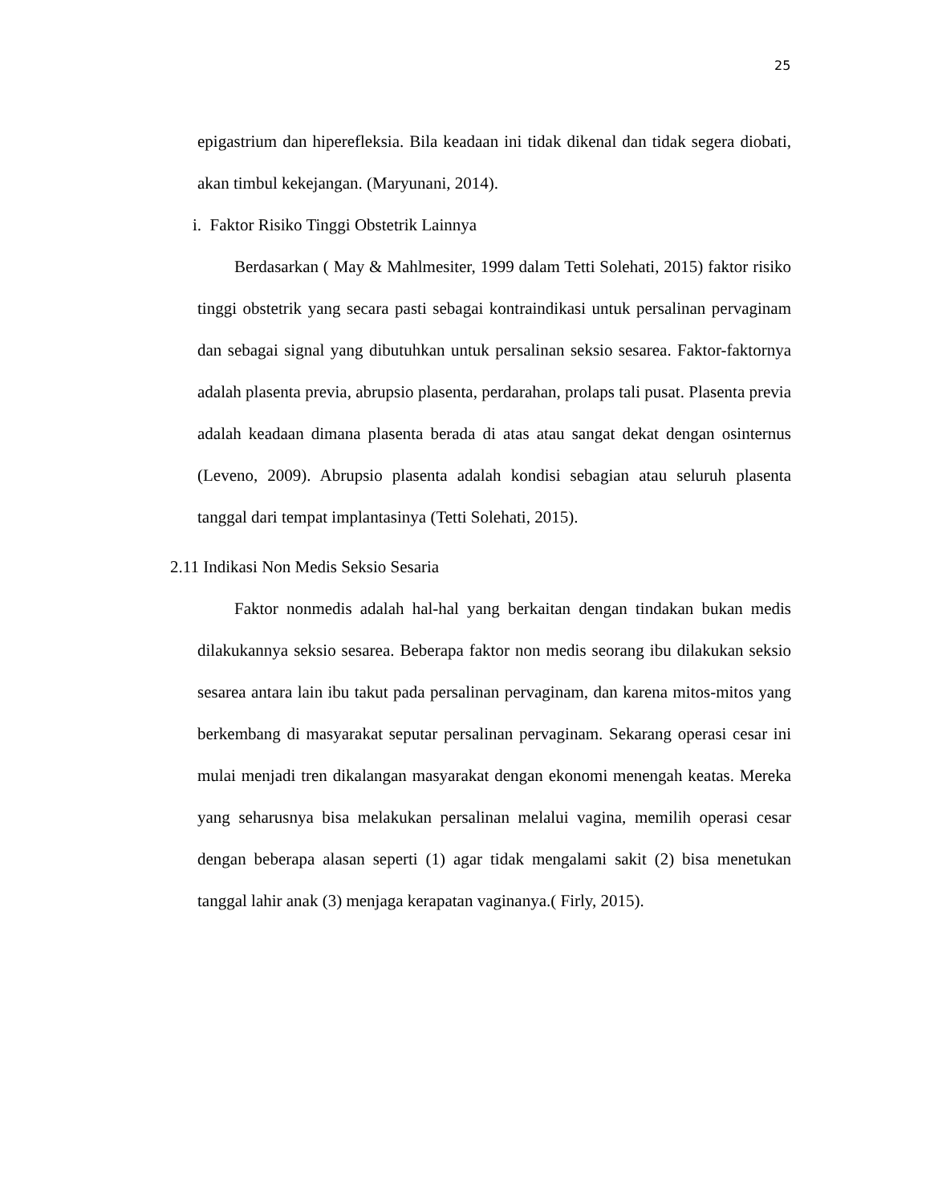25
epigastrium dan hiperefleksia. Bila keadaan ini tidak dikenal dan tidak segera diobati, akan timbul kekejangan. (Maryunani, 2014).
i. Faktor Risiko Tinggi Obstetrik Lainnya
Berdasarkan ( May & Mahlmesiter, 1999 dalam Tetti Solehati, 2015) faktor risiko tinggi obstetrik yang secara pasti sebagai kontraindikasi untuk persalinan pervaginam dan sebagai signal yang dibutuhkan untuk persalinan seksio sesarea. Faktor-faktornya adalah plasenta previa, abrupsio plasenta, perdarahan, prolaps tali pusat. Plasenta previa adalah keadaan dimana plasenta berada di atas atau sangat dekat dengan osinternus (Leveno, 2009). Abrupsio plasenta adalah kondisi sebagian atau seluruh plasenta tanggal dari tempat implantasinya (Tetti Solehati, 2015).
2.11 Indikasi Non Medis Seksio Sesaria
Faktor nonmedis adalah hal-hal yang berkaitan dengan tindakan bukan medis dilakukannya seksio sesarea. Beberapa faktor non medis seorang ibu dilakukan seksio sesarea antara lain ibu takut pada persalinan pervaginam, dan karena mitos-mitos yang berkembang di masyarakat seputar persalinan pervaginam. Sekarang operasi cesar ini mulai menjadi tren dikalangan masyarakat dengan ekonomi menengah keatas. Mereka yang seharusnya bisa melakukan persalinan melalui vagina, memilih operasi cesar dengan beberapa alasan seperti (1) agar tidak mengalami sakit (2) bisa menetukan tanggal lahir anak (3) menjaga kerapatan vaginanya.( Firly, 2015).